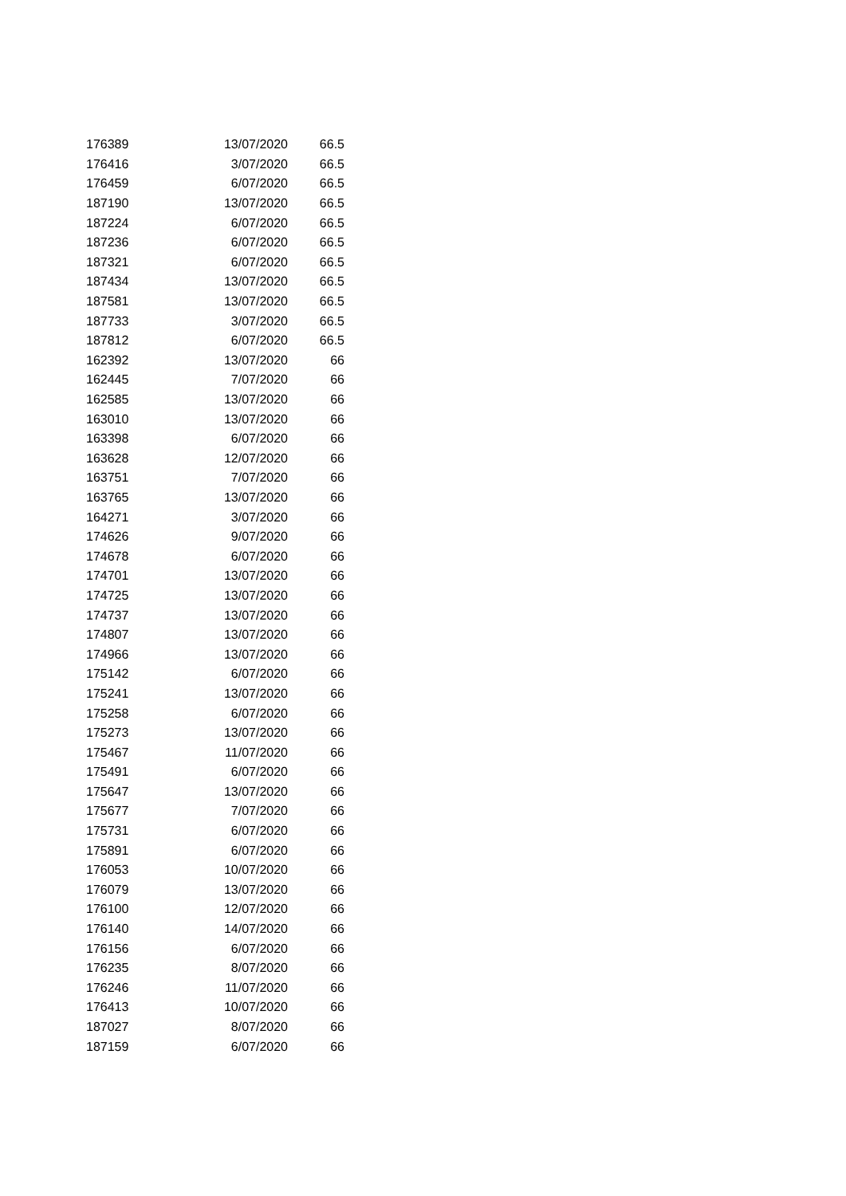| 176389 | 13/07/2020 | 66.5 |
| 176416 | 3/07/2020 | 66.5 |
| 176459 | 6/07/2020 | 66.5 |
| 187190 | 13/07/2020 | 66.5 |
| 187224 | 6/07/2020 | 66.5 |
| 187236 | 6/07/2020 | 66.5 |
| 187321 | 6/07/2020 | 66.5 |
| 187434 | 13/07/2020 | 66.5 |
| 187581 | 13/07/2020 | 66.5 |
| 187733 | 3/07/2020 | 66.5 |
| 187812 | 6/07/2020 | 66.5 |
| 162392 | 13/07/2020 | 66 |
| 162445 | 7/07/2020 | 66 |
| 162585 | 13/07/2020 | 66 |
| 163010 | 13/07/2020 | 66 |
| 163398 | 6/07/2020 | 66 |
| 163628 | 12/07/2020 | 66 |
| 163751 | 7/07/2020 | 66 |
| 163765 | 13/07/2020 | 66 |
| 164271 | 3/07/2020 | 66 |
| 174626 | 9/07/2020 | 66 |
| 174678 | 6/07/2020 | 66 |
| 174701 | 13/07/2020 | 66 |
| 174725 | 13/07/2020 | 66 |
| 174737 | 13/07/2020 | 66 |
| 174807 | 13/07/2020 | 66 |
| 174966 | 13/07/2020 | 66 |
| 175142 | 6/07/2020 | 66 |
| 175241 | 13/07/2020 | 66 |
| 175258 | 6/07/2020 | 66 |
| 175273 | 13/07/2020 | 66 |
| 175467 | 11/07/2020 | 66 |
| 175491 | 6/07/2020 | 66 |
| 175647 | 13/07/2020 | 66 |
| 175677 | 7/07/2020 | 66 |
| 175731 | 6/07/2020 | 66 |
| 175891 | 6/07/2020 | 66 |
| 176053 | 10/07/2020 | 66 |
| 176079 | 13/07/2020 | 66 |
| 176100 | 12/07/2020 | 66 |
| 176140 | 14/07/2020 | 66 |
| 176156 | 6/07/2020 | 66 |
| 176235 | 8/07/2020 | 66 |
| 176246 | 11/07/2020 | 66 |
| 176413 | 10/07/2020 | 66 |
| 187027 | 8/07/2020 | 66 |
| 187159 | 6/07/2020 | 66 |